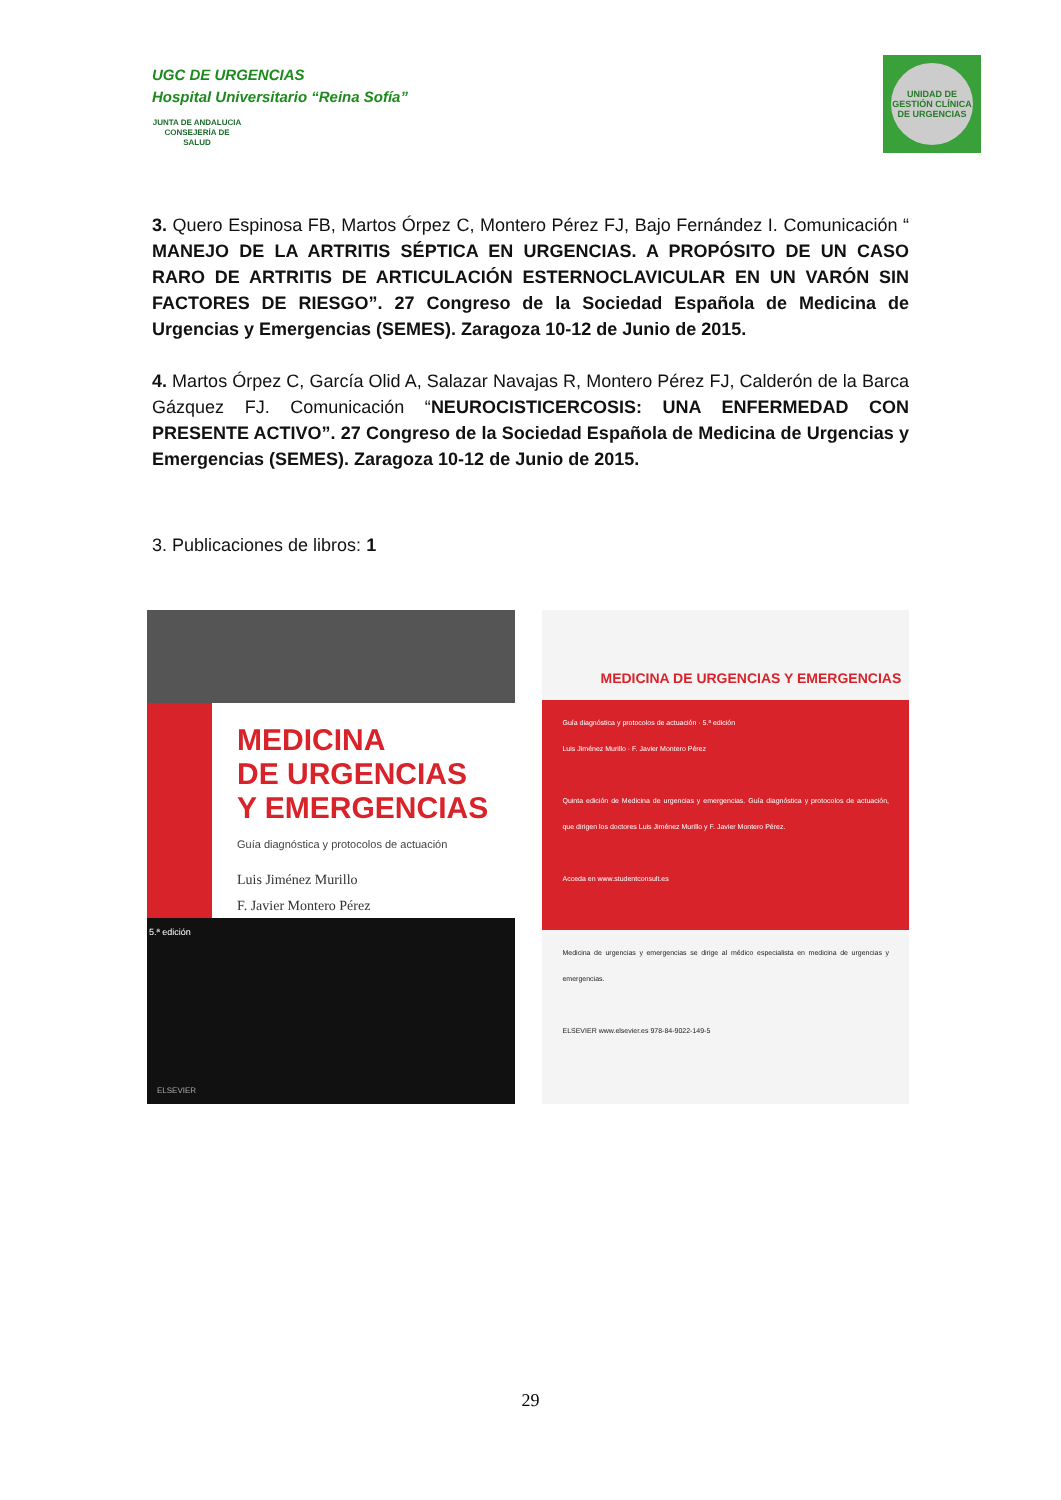UGC DE URGENCIAS
Hospital Universitario “Reina Sofía”
JUNTA DE ANDALUCIA
CONSEJERÍA DE SALUD
UNIDAD DE GESTIÓN CLÍNICA DE URGENCIAS
3. Quero Espinosa FB, Martos Órpez C, Montero Pérez FJ, Bajo Fernández I. Comunicación “ MANEJO DE LA ARTRITIS SÉPTICA EN URGENCIAS. A PROPÓSITO DE UN CASO RARO DE ARTRITIS DE ARTICULACIÓN ESTERNOCLAVICULAR EN UN VARÓN SIN FACTORES DE RIESGO”. 27 Congreso de la Sociedad Española de Medicina de Urgencias y Emergencias (SEMES). Zaragoza 10-12 de Junio de 2015.
4. Martos Órpez C, García Olid A, Salazar Navajas R, Montero Pérez FJ, Calderón de la Barca Gázquez FJ. Comunicación “NEUROCISTICERCOSIS: UNA ENFERMEDAD CON PRESENTE ACTIVO”. 27 Congreso de la Sociedad Española de Medicina de Urgencias y Emergencias (SEMES). Zaragoza 10-12 de Junio de 2015.
3. Publicaciones de libros: 1
MEDICINA
DE URGENCIAS
Y EMERGENCIAS
Guía diagnóstica y protocolos de actuación
Luis Jiménez Murillo
F. Javier Montero Pérez
5.ª edición
ELSEVIER
MEDICINA DE URGENCIAS Y EMERGENCIAS
Guía diagnóstica y protocolos de actuación · 5.ª edición
Luis Jiménez Murillo · F. Javier Montero Pérez
Quinta edición de Medicina de urgencias y emergencias. Guía diagnóstica y protocolos de actuación, que dirigen los doctores Luis Jiménez Murillo y F. Javier Montero Pérez.
Acceda en www.studentconsult.es
Medicina de urgencias y emergencias se dirige al médico especialista en medicina de urgencias y emergencias.
ELSEVIER www.elsevier.es 978-84-9022-149-5
29